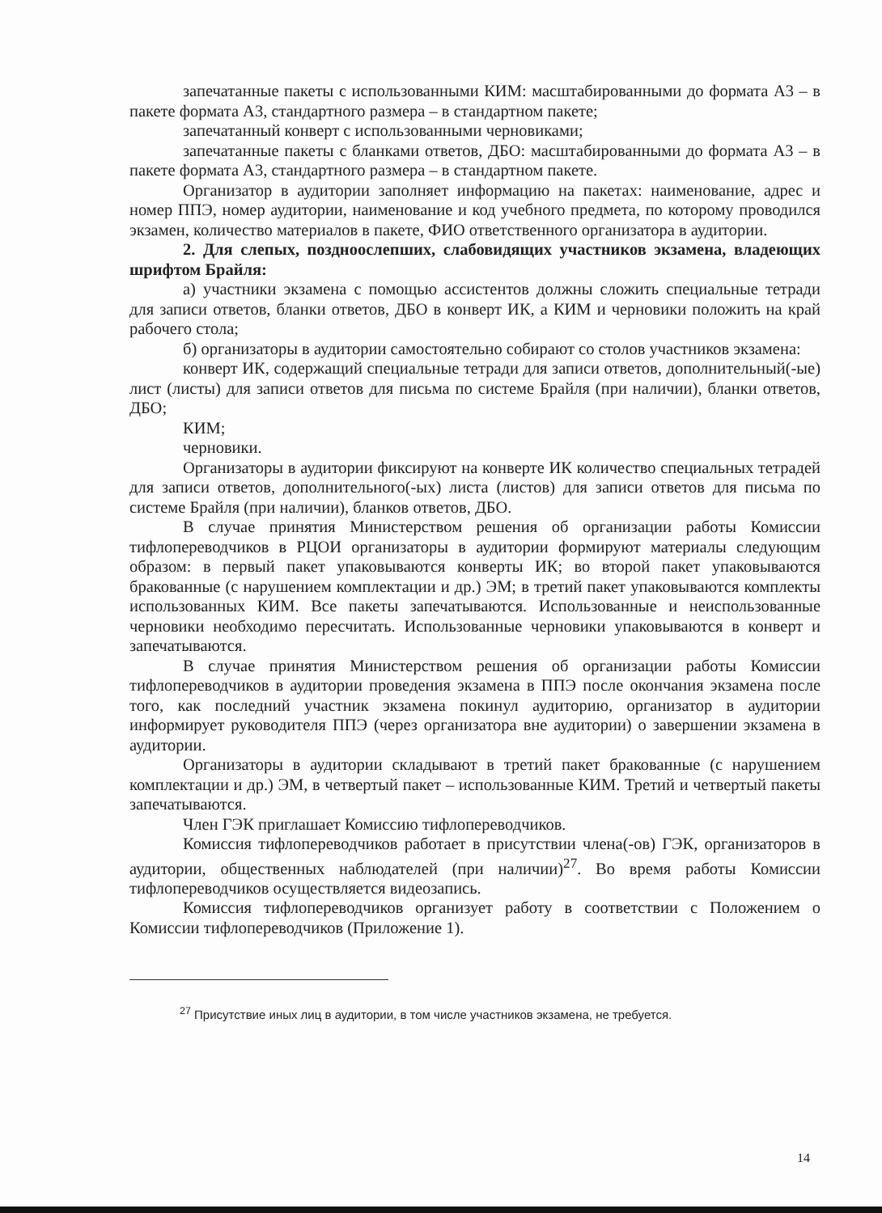запечатанные пакеты с использованными КИМ: масштабированными до формата А3 – в пакете формата А3, стандартного размера – в стандартном пакете;
запечатанный конверт с использованными черновиками;
запечатанные пакеты с бланками ответов, ДБО: масштабированными до формата А3 – в пакете формата А3, стандартного размера – в стандартном пакете.
Организатор в аудитории заполняет информацию на пакетах: наименование, адрес и номер ППЭ, номер аудитории, наименование и код учебного предмета, по которому проводился экзамен, количество материалов в пакете, ФИО ответственного организатора в аудитории.
2. Для слепых, поздноослепших, слабовидящих участников экзамена, владеющих шрифтом Брайля:
а) участники экзамена с помощью ассистентов должны сложить специальные тетради для записи ответов, бланки ответов, ДБО в конверт ИК, а КИМ и черновики положить на край рабочего стола;
б) организаторы в аудитории самостоятельно собирают со столов участников экзамена:
конверт ИК, содержащий специальные тетради для записи ответов, дополнительный(-ые) лист (листы) для записи ответов для письма по системе Брайля (при наличии), бланки ответов, ДБО;
КИМ;
черновики.
Организаторы в аудитории фиксируют на конверте ИК количество специальных тетрадей для записи ответов, дополнительного(-ых) листа (листов) для записи ответов для письма по системе Брайля (при наличии), бланков ответов, ДБО.
В случае принятия Министерством решения об организации работы Комиссии тифлопереводчиков в РЦОИ организаторы в аудитории формируют материалы следующим образом: в первый пакет упаковываются конверты ИК; во второй пакет упаковываются бракованные (с нарушением комплектации и др.) ЭМ; в третий пакет упаковываются комплекты использованных КИМ. Все пакеты запечатываются. Использованные и неиспользованные черновики необходимо пересчитать. Использованные черновики упаковываются в конверт и запечатываются.
В случае принятия Министерством решения об организации работы Комиссии тифлопереводчиков в аудитории проведения экзамена в ППЭ после окончания экзамена после того, как последний участник экзамена покинул аудиторию, организатор в аудитории информирует руководителя ППЭ (через организатора вне аудитории) о завершении экзамена в аудитории.
Организаторы в аудитории складывают в третий пакет бракованные (с нарушением комплектации и др.) ЭМ, в четвертый пакет – использованные КИМ. Третий и четвертый пакеты запечатываются.
Член ГЭК приглашает Комиссию тифлопереводчиков.
Комиссия тифлопереводчиков работает в присутствии члена(-ов) ГЭК, организаторов в аудитории, общественных наблюдателей (при наличии)<sup>27</sup>. Во время работы Комиссии тифлопереводчиков осуществляется видеозапись.
Комиссия тифлопереводчиков организует работу в соответствии с Положением о Комиссии тифлопереводчиков (Приложение 1).
<sup>27</sup> Присутствие иных лиц в аудитории, в том числе участников экзамена, не требуется.
14